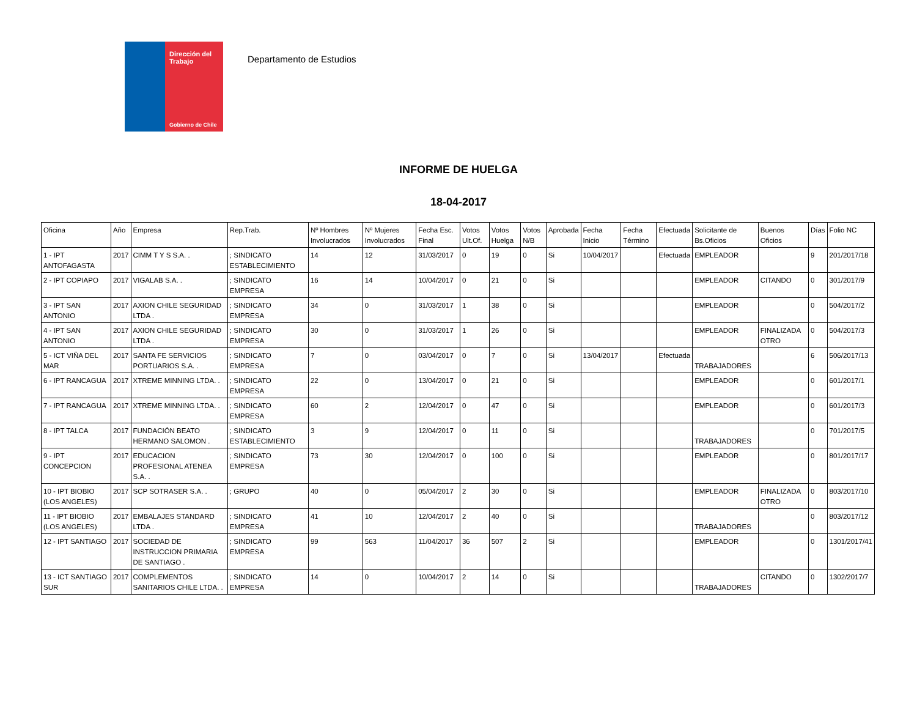Dirección del Trabajo
Gobierno de Chile
Departamento de Estudios
INFORME DE HUELGA
18-04-2017
| Oficina | Año | Empresa | Rep.Trab. | Nº Hombres Involucrados | Nº Mujeres Involucrados | Fecha Esc. Final | Votos Ult.Of. | Votos Huelga | Votos N/B | Aprobada | Fecha Inicio | Fecha Término | Efectuada | Solicitante de Bs.Oficios | Buenos Oficios | Días | Folio NC |
| --- | --- | --- | --- | --- | --- | --- | --- | --- | --- | --- | --- | --- | --- | --- | --- | --- | --- |
| 1 - IPT ANTOFAGASTA | 2017 | CIMM T Y S S.A. . | ; SINDICATO ESTABLECIMIENTO | 14 | 12 | 31/03/2017 | 0 | 19 | 0 | Si | 10/04/2017 | | Efectuada | EMPLEADOR | | 9 | 201/2017/18 |
| 2 - IPT COPIAPO | 2017 | VIGALAB S.A. . | ; SINDICATO EMPRESA | 16 | 14 | 10/04/2017 | 0 | 21 | 0 | Si | | | | EMPLEADOR | CITANDO | 0 | 301/2017/9 |
| 3 - IPT SAN ANTONIO | 2017 | AXION CHILE SEGURIDAD LTDA . | ; SINDICATO EMPRESA | 34 | 0 | 31/03/2017 | 1 | 38 | 0 | Si | | | | EMPLEADOR | | 0 | 504/2017/2 |
| 4 - IPT SAN ANTONIO | 2017 | AXION CHILE SEGURIDAD LTDA . | ; SINDICATO EMPRESA | 30 | 0 | 31/03/2017 | 1 | 26 | 0 | Si | | | | EMPLEADOR | FINALIZADA OTRO | 0 | 504/2017/3 |
| 5 - ICT VIÑA DEL MAR | 2017 | SANTA FE SERVICIOS PORTUARIOS S.A. . | ; SINDICATO EMPRESA | 7 | 0 | 03/04/2017 | 0 | 7 | 0 | Si | 13/04/2017 | | Efectuada | TRABAJADORES | | 6 | 506/2017/13 |
| 6 - IPT RANCAGUA | 2017 | XTREME MINNING LTDA. . | ; SINDICATO EMPRESA | 22 | 0 | 13/04/2017 | 0 | 21 | 0 | Si | | | | EMPLEADOR | | 0 | 601/2017/1 |
| 7 - IPT RANCAGUA | 2017 | XTREME MINNING LTDA. . | ; SINDICATO EMPRESA | 60 | 2 | 12/04/2017 | 0 | 47 | 0 | Si | | | | EMPLEADOR | | 0 | 601/2017/3 |
| 8 - IPT TALCA | 2017 | FUNDACIÓN BEATO HERMANO SALOMON . | ; SINDICATO ESTABLECIMIENTO | 3 | 9 | 12/04/2017 | 0 | 11 | 0 | Si | | | | TRABAJADORES | | 0 | 701/2017/5 |
| 9 - IPT CONCEPCION | 2017 | EDUCACION PROFESIONAL ATENEA S.A. . | ; SINDICATO EMPRESA | 73 | 30 | 12/04/2017 | 0 | 100 | 0 | Si | | | | EMPLEADOR | | 0 | 801/2017/17 |
| 10 - IPT BIOBIO (LOS ANGELES) | 2017 | SCP SOTRASER S.A. . | ; GRUPO | 40 | 0 | 05/04/2017 | 2 | 30 | 0 | Si | | | | EMPLEADOR | FINALIZADA OTRO | 0 | 803/2017/10 |
| 11 - IPT BIOBIO (LOS ANGELES) | 2017 | EMBALAJES STANDARD LTDA . | ; SINDICATO EMPRESA | 41 | 10 | 12/04/2017 | 2 | 40 | 0 | Si | | | | TRABAJADORES | | 0 | 803/2017/12 |
| 12 - IPT SANTIAGO | 2017 | SOCIEDAD DE INSTRUCCION PRIMARIA DE SANTIAGO . | ; SINDICATO EMPRESA | 99 | 563 | 11/04/2017 | 36 | 507 | 2 | Si | | | | EMPLEADOR | | 0 | 1301/2017/41 |
| 13 - ICT SANTIAGO SUR | 2017 | COMPLEMENTOS SANITARIOS CHILE LTDA. . | ; SINDICATO EMPRESA | 14 | 0 | 10/04/2017 | 2 | 14 | 0 | Si | | | | TRABAJADORES | CITANDO | 0 | 1302/2017/7 |